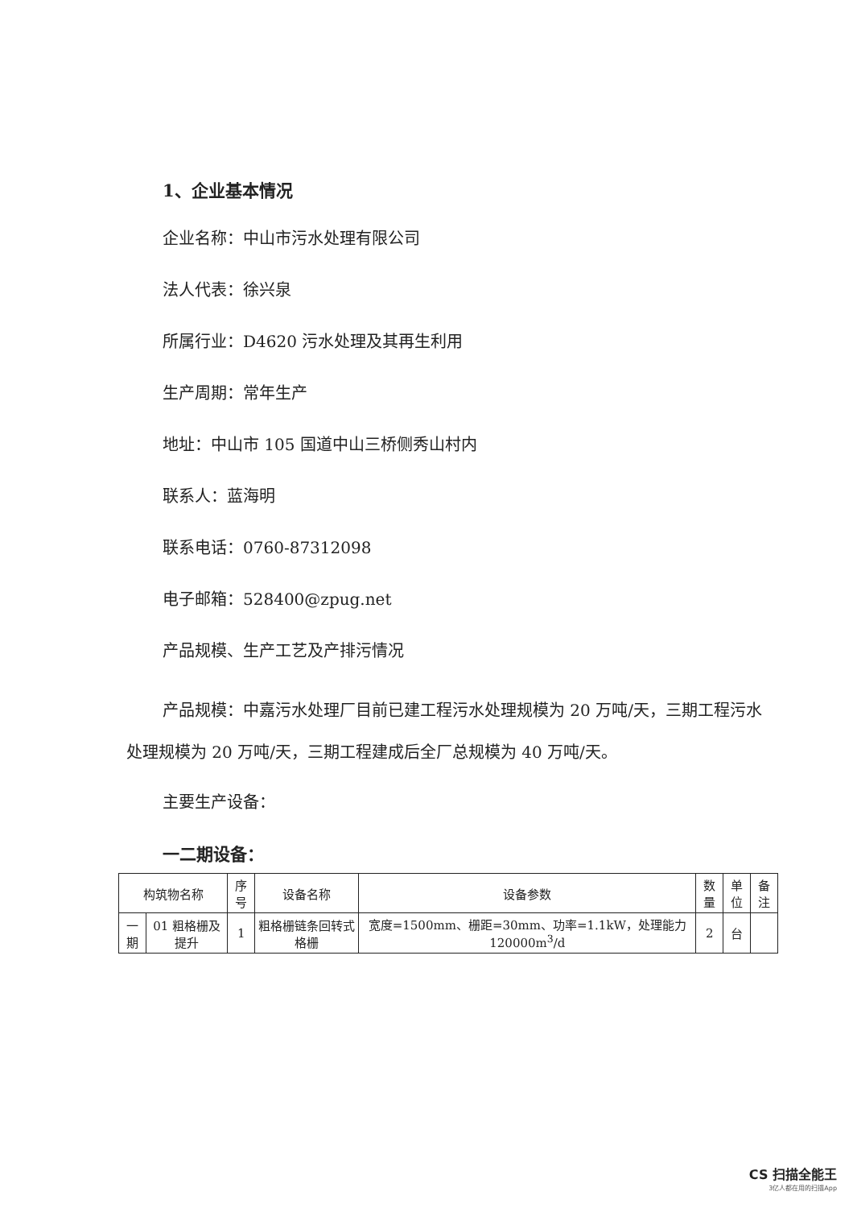1、企业基本情况
企业名称：中山市污水处理有限公司
法人代表：徐兴泉
所属行业：D4620 污水处理及其再生利用
生产周期：常年生产
地址：中山市 105 国道中山三桥侧秀山村内
联系人：蓝海明
联系电话：0760-87312098
电子邮箱：528400@zpug.net
产品规模、生产工艺及产排污情况
产品规模：中嘉污水处理厂目前已建工程污水处理规模为 20 万吨/天，三期工程污水处理规模为 20 万吨/天，三期工程建成后全厂总规模为 40 万吨/天。
主要生产设备：
一二期设备：
| 构筑物名称 | | 序号 | 设备名称 | 设备参数 | 数量 | 单位 | 备注 |
| --- | --- | --- | --- | --- | --- | --- | --- |
| 一期 | 01 粗格栅及提升 | 1 | 粗格栅链条回转式格栅 | 宽度=1500mm、栅距=30mm、功率=1.1kW，处理能力 120000m<sup>3</sup>/d | 2 | 台 | |
CS 扫描全能王
3亿人都在用的扫描App